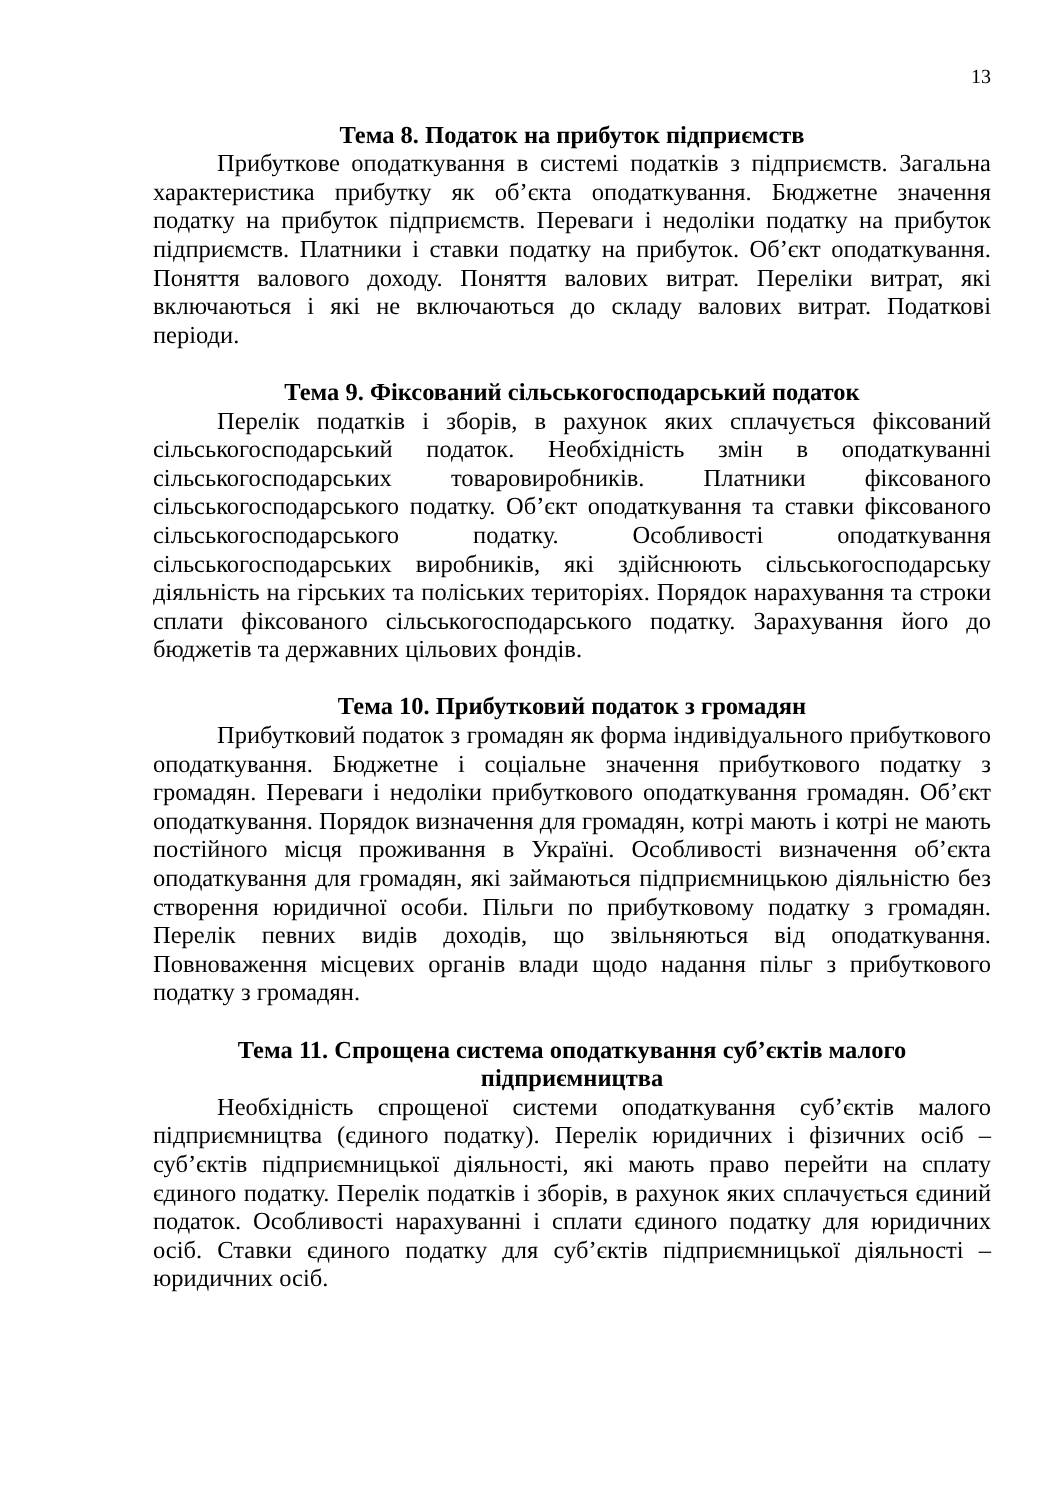13
Тема 8. Податок на прибуток підприємств
Прибуткове оподаткування в системі податків з підприємств. Загальна характеристика прибутку як об’єкта оподаткування. Бюджетне значення податку на прибуток підприємств. Переваги і недоліки податку на прибуток підприємств. Платники і ставки податку на прибуток. Об’єкт оподаткування. Поняття валового доходу. Поняття валових витрат. Переліки витрат, які включаються і які не включаються до складу валових витрат. Податкові періоди.
Тема 9. Фіксований сільськогосподарський податок
Перелік податків і зборів, в рахунок яких сплачується фіксований сільськогосподарський податок. Необхідність змін в оподаткуванні сільськогосподарських товаровиробників. Платники фіксованого сільськогосподарського податку. Об’єкт оподаткування та ставки фіксованого сільськогосподарського податку. Особливості оподаткування сільськогосподарських виробників, які здійснюють сільськогосподарську діяльність на гірських та поліських територіях. Порядок нарахування та строки сплати фіксованого сільськогосподарського податку. Зарахування його до бюджетів та державних цільових фондів.
Тема 10. Прибутковий податок з громадян
Прибутковий податок з громадян як форма індивідуального прибуткового оподаткування. Бюджетне і соціальне значення прибуткового податку з громадян. Переваги і недоліки прибуткового оподаткування громадян. Об’єкт оподаткування. Порядок визначення для громадян, котрі мають і котрі не мають постійного місця проживання в Україні. Особливості визначення об’єкта оподаткування для громадян, які займаються підприємницькою діяльністю без створення юридичної особи. Пільги по прибутковому податку з громадян. Перелік певних видів доходів, що звільняються від оподаткування. Повноваження місцевих органів влади щодо надання пільг з прибуткового податку з громадян.
Тема 11. Спрощена система оподаткування суб’єктів малого
підприємництва
Необхідність спрощеної системи оподаткування суб’єктів малого підприємництва (єдиного податку). Перелік юридичних і фізичних осіб – суб’єктів підприємницької діяльності, які мають право перейти на сплату єдиного податку. Перелік податків і зборів, в рахунок яких сплачується єдиний податок. Особливості нарахуванні і сплати єдиного податку для юридичних осіб. Ставки єдиного податку для суб’єктів підприємницької діяльності – юридичних осіб.